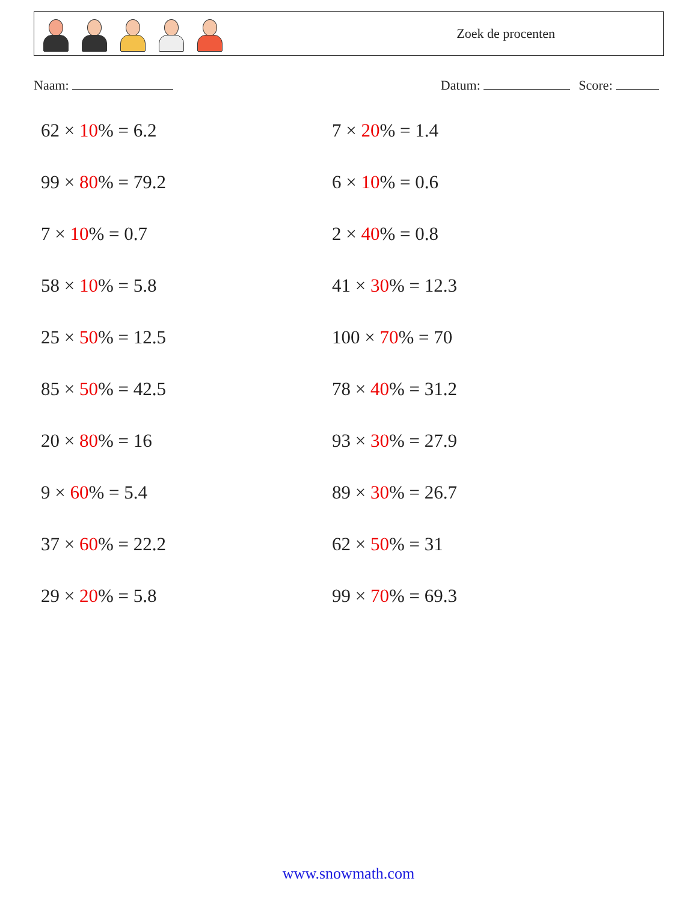Zoek de procenten
Naam: Datum: Score:
62 × 10% = 6.2
7 × 20% = 1.4
99 × 80% = 79.2
6 × 10% = 0.6
7 × 10% = 0.7
2 × 40% = 0.8
58 × 10% = 5.8
41 × 30% = 12.3
25 × 50% = 12.5
100 × 70% = 70
85 × 50% = 42.5
78 × 40% = 31.2
20 × 80% = 16
93 × 30% = 27.9
9 × 60% = 5.4
89 × 30% = 26.7
37 × 60% = 22.2
62 × 50% = 31
29 × 20% = 5.8
99 × 70% = 69.3
www.snowmath.com